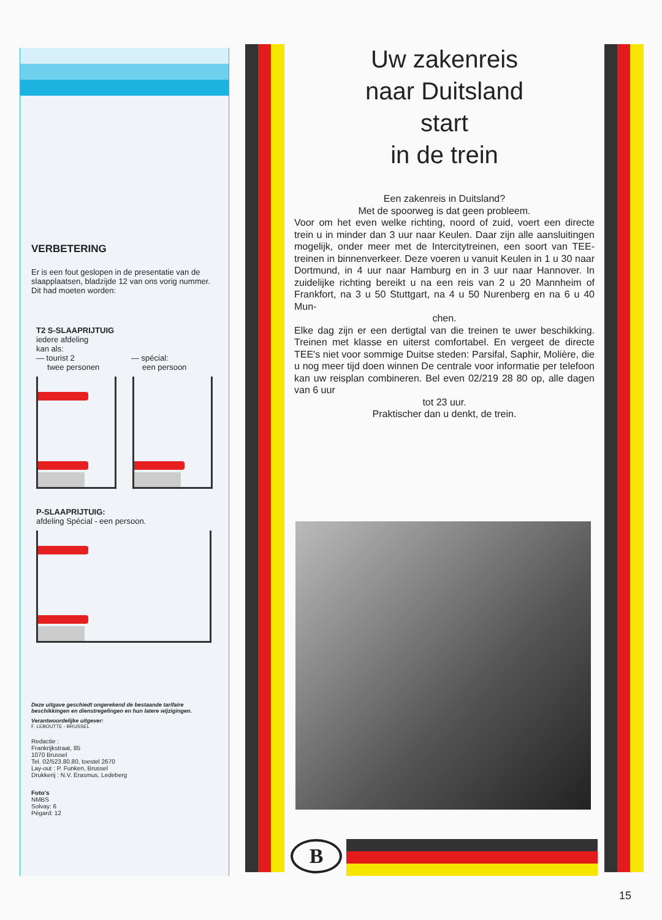VERBETERING
Er is een fout geslopen in de presentatie van de slaapplaatsen, bladzijde 12 van ons vorig nummer. Dit had moeten worden:
T2 S-SLAAPRIJTUIG
iedere afdeling
kan als:
— tourist 2
twee personen
— spécial:
een persoon
P-SLAAPRIJTUIG:
afdeling Spécial - een persoon.
Deze uitgave geschiedt ongerekend de bestaande tarifaire beschikkingen en dienstregelingen en hun latere wijzigingen.
Verantwoordelijke uitgever:
F. LEBOUTTE - BRUSSEL
Redactie :
Frankrijkstraat, 85
1070 Brussel
Tel. 02/523.80.80, toestel 2670
Lay-out : P. Funken, Brussel
Drukkerij : N.V. Erasmus, Ledeberg
Foto's
NMBS
Solvay: 6
Pégard: 12
Uw zakenreis
naar Duitsland
start
in de trein
Een zakenreis in Duitsland?
Met de spoorweg is dat geen probleem.
Voor om het even welke richting, noord of zuid, voert een directe trein u in minder dan 3 uur naar Keulen. Daar zijn alle aansluitingen mogelijk, onder meer met de Intercitytreinen, een soort van TEE-treinen in binnenverkeer. Deze voeren u vanuit Keulen in 1 u 30 naar Dortmund, in 4 uur naar Hamburg en in 3 uur naar Hannover. In zuidelijke richting bereikt u na een reis van 2 u 20 Mannheim of Frankfort, na 3 u 50 Stuttgart, na 4 u 50 Nurenberg en na 6 u 40 Mun-
chen.
Elke dag zijn er een dertigtal van die treinen te uwer beschikking. Treinen met klasse en uiterst comfortabel. En vergeet de directe TEE's niet voor sommige Duitse steden: Parsifal, Saphir, Molière, die u nog meer tijd doen winnen De centrale voor informatie per telefoon kan uw reisplan combineren. Bel even 02/219 28 80 op, alle dagen van 6 uur
tot 23 uur.
Praktischer dan u denkt, de trein.
B
15